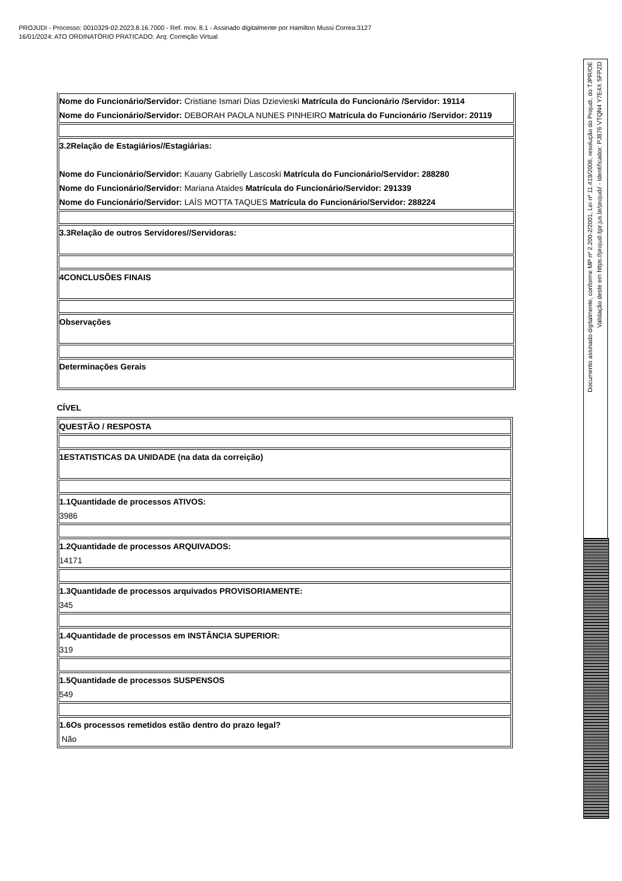PROJUDI - Processo: 0010329-02.2023.8.16.7000 - Ref. mov. 8.1 - Assinado digitalmente por Hamilton Mussi Correa:3127
16/01/2024: ATO ORDINATÓRIO PRATICADO. Arq: Correição Virtual
| Nome do Funcionário/Servidor: Cristiane Ismari Dias Dzievieski Matrícula do Funcionário /Servidor: 19114 Nome do Funcionário/Servidor: DEBORAH PAOLA NUNES PINHEIRO Matrícula do Funcionário /Servidor: 20119 |
| 3.2Relação de Estagiários//Estagiárias: Nome do Funcionário/Servidor: Kauany Gabrielly Lascoski Matrícula do Funcionário/Servidor: 288280 Nome do Funcionário/Servidor: Mariana Ataides Matrícula do Funcionário/Servidor: 291339 Nome do Funcionário/Servidor: LAÍS MOTTA TAQUES Matrícula do Funcionário/Servidor: 288224 |
| 3.3Relação de outros Servidores//Servidoras: |
| 4CONCLUSÕES FINAIS |
| Observações |
| Determinações Gerais |
CÍVEL
| QUESTÃO / RESPOSTA |
| 1ESTATISTICAS DA UNIDADE (na data da correição) |
| 1.1Quantidade de processos ATIVOS: 3986 |
| 1.2Quantidade de processos ARQUIVADOS: 14171 |
| 1.3Quantidade de processos arquivados PROVISORIAMENTE: 345 |
| 1.4Quantidade de processos em INSTÂNCIA SUPERIOR: 319 |
| 1.5Quantidade de processos SUSPENSOS 549 |
| 1.6Os processos remetidos estão dentro do prazo legal? Não |
Documento assinado digitalmente, conforme MP nº 2.200-2/2001, Lei nº 11.419/2006, resolução do Projudi, do TJPR/OE
Validação deste em https://projudi.tjpr.jus.br/projudi/ - Identificador: PJ876 VTQN4 Y7E4X SFPZD